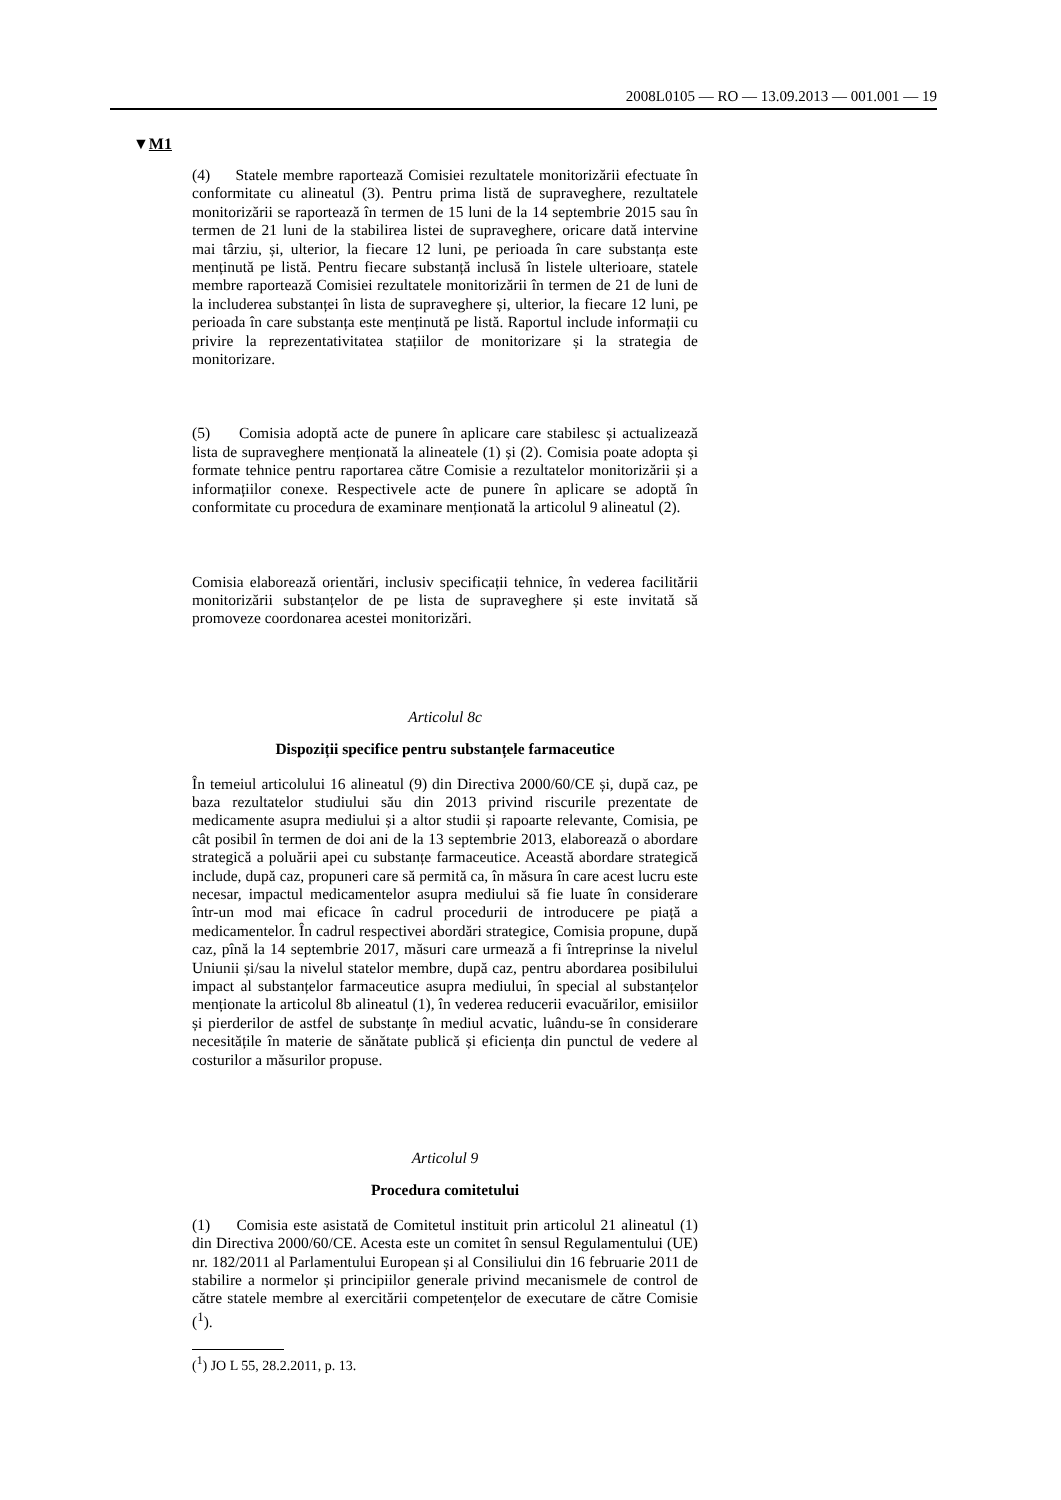2008L0105 — RO — 13.09.2013 — 001.001 — 19
▼M1
(4) Statele membre raportează Comisiei rezultatele monitorizării efectuate în conformitate cu alineatul (3). Pentru prima listă de supraveghere, rezultatele monitorizării se raportează în termen de 15 luni de la 14 septembrie 2015 sau în termen de 21 luni de la stabilirea listei de supraveghere, oricare dată intervine mai târziu, și, ulterior, la fiecare 12 luni, pe perioada în care substanța este menținută pe listă. Pentru fiecare substanță inclusă în listele ulterioare, statele membre raportează Comisiei rezultatele monitorizării în termen de 21 de luni de la includerea substanței în lista de supraveghere și, ulterior, la fiecare 12 luni, pe perioada în care substanța este menținută pe listă. Raportul include informații cu privire la reprezentativitatea stațiilor de monitorizare și la strategia de monitorizare.
(5) Comisia adoptă acte de punere în aplicare care stabilesc și actualizează lista de supraveghere menționată la alineatele (1) și (2). Comisia poate adopta și formate tehnice pentru raportarea către Comisie a rezultatelor monitorizării și a informațiilor conexe. Respectivele acte de punere în aplicare se adoptă în conformitate cu procedura de examinare menționată la articolul 9 alineatul (2).
Comisia elaborează orientări, inclusiv specificații tehnice, în vederea facilitării monitorizării substanțelor de pe lista de supraveghere și este invitată să promoveze coordonarea acestei monitorizări.
Articolul 8c
Dispoziții specifice pentru substanțele farmaceutice
În temeiul articolului 16 alineatul (9) din Directiva 2000/60/CE și, după caz, pe baza rezultatelor studiului său din 2013 privind riscurile prezentate de medicamente asupra mediului și a altor studii și rapoarte relevante, Comisia, pe cât posibil în termen de doi ani de la 13 septembrie 2013, elaborează o abordare strategică a poluării apei cu substanțe farmaceutice. Această abordare strategică include, după caz, propuneri care să permită ca, în măsura în care acest lucru este necesar, impactul medicamentelor asupra mediului să fie luate în considerare într-un mod mai eficace în cadrul procedurii de introducere pe piață a medicamentelor. În cadrul respectivei abordări strategice, Comisia propune, după caz, pînă la 14 septembrie 2017, măsuri care urmează a fi întreprinse la nivelul Uniunii și/sau la nivelul statelor membre, după caz, pentru abordarea posibilului impact al substanțelor farmaceutice asupra mediului, în special al substanțelor menționate la articolul 8b alineatul (1), în vederea reducerii evacuărilor, emisiilor și pierderilor de astfel de substanțe în mediul acvatic, luându-se în considerare necesitățile în materie de sănătate publică și eficiența din punctul de vedere al costurilor a măsurilor propuse.
Articolul 9
Procedura comitetului
(1) Comisia este asistată de Comitetul instituit prin articolul 21 alineatul (1) din Directiva 2000/60/CE. Acesta este un comitet în sensul Regulamentului (UE) nr. 182/2011 al Parlamentului European și al Consiliului din 16 februarie 2011 de stabilire a normelor și principiilor generale privind mecanismele de control de către statele membre al exercitării competențelor de executare de către Comisie (<sup>1</sup>).
(<sup>1</sup>) JO L 55, 28.2.2011, p. 13.